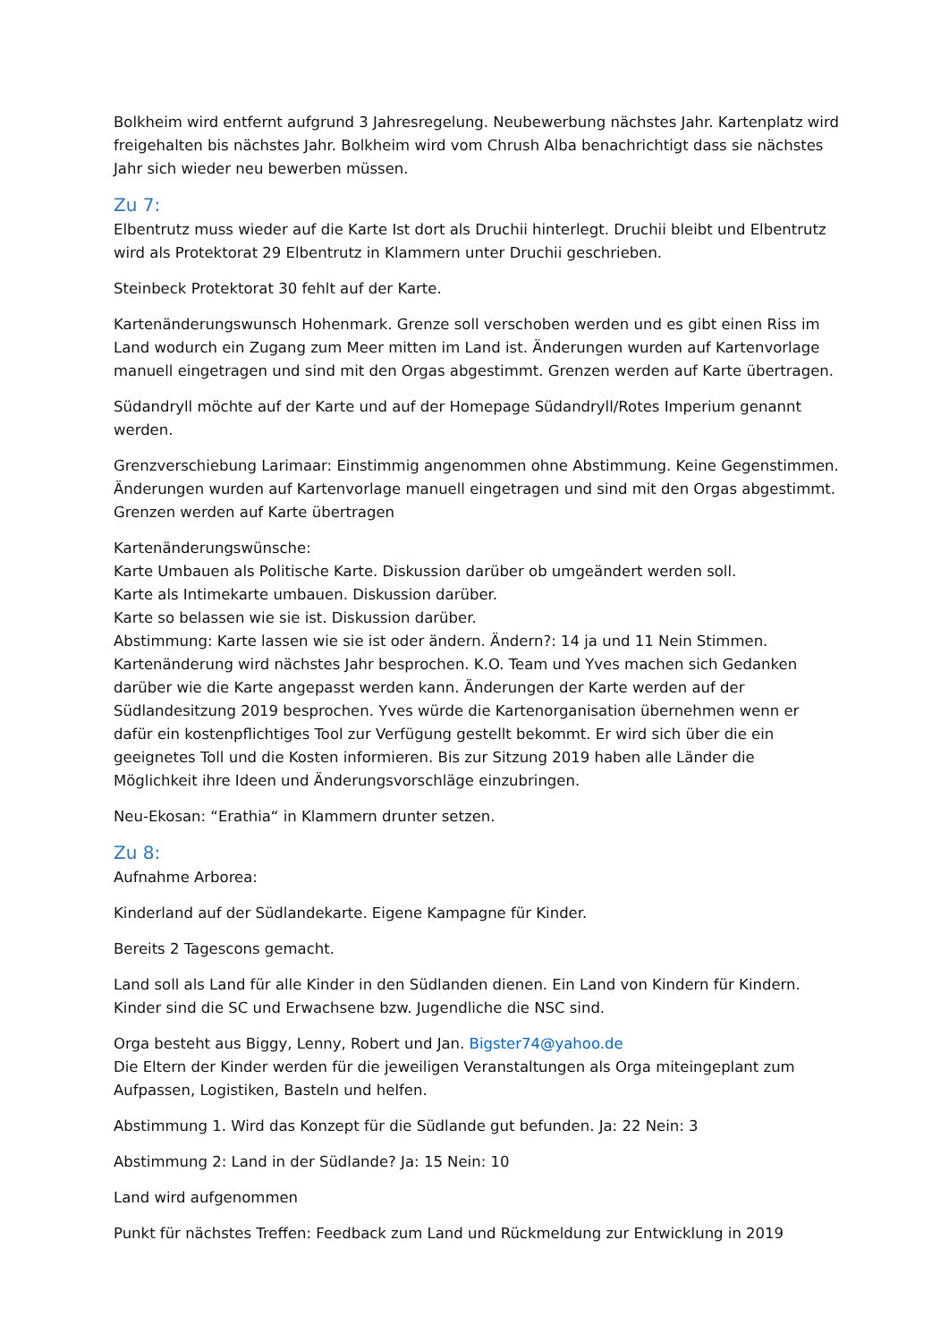Bolkheim wird entfernt aufgrund 3 Jahresregelung. Neubewerbung nächstes Jahr. Kartenplatz wird freigehalten bis nächstes Jahr. Bolkheim wird vom Chrush Alba benachrichtigt dass sie nächstes Jahr sich wieder neu bewerben müssen.
Zu 7:
Elbentrutz muss wieder auf die Karte Ist dort als Druchii hinterlegt. Druchii bleibt und Elbentrutz wird als Protektorat 29 Elbentrutz in Klammern unter Druchii geschrieben.
Steinbeck Protektorat 30 fehlt auf der Karte.
Kartenänderungswunsch Hohenmark. Grenze soll verschoben werden und es gibt einen Riss im Land wodurch ein Zugang zum Meer mitten im Land ist. Änderungen wurden auf Kartenvorlage manuell eingetragen und sind mit den Orgas abgestimmt. Grenzen werden auf Karte übertragen.
Südandryll möchte auf der Karte und auf der Homepage Südandryll/Rotes Imperium genannt werden.
Grenzverschiebung Larimaar: Einstimmig angenommen ohne Abstimmung. Keine Gegenstimmen.
Änderungen wurden auf Kartenvorlage manuell eingetragen und sind mit den Orgas abgestimmt.
Grenzen werden auf Karte übertragen
Kartenänderungswünsche:
Karte Umbauen als Politische Karte. Diskussion darüber ob umgeändert werden soll.
Karte als Intimekarte umbauen. Diskussion darüber.
Karte so belassen wie sie ist. Diskussion darüber.
Abstimmung: Karte lassen wie sie ist oder ändern. Ändern?: 14 ja und 11 Nein Stimmen.
Kartenänderung wird nächstes Jahr besprochen. K.O. Team und Yves machen sich Gedanken darüber wie die Karte angepasst werden kann. Änderungen der Karte werden auf der Südlandesitzung 2019 besprochen. Yves würde die Kartenorganisation übernehmen wenn er dafür ein kostenpflichtiges Tool zur Verfügung gestellt bekommt. Er wird sich über die ein geeignetes Toll und die Kosten informieren. Bis zur Sitzung 2019 haben alle Länder die Möglichkeit ihre Ideen und Änderungsvorschläge einzubringen.
Neu-Ekosan: “Erathia“ in Klammern drunter setzen.
Zu 8:
Aufnahme Arborea:
Kinderland auf der Südlandekarte. Eigene Kampagne für Kinder.
Bereits 2 Tagescons gemacht.
Land soll als Land für alle Kinder in den Südlanden dienen. Ein Land von Kindern für Kindern. Kinder sind die SC und Erwachsene bzw. Jugendliche die NSC sind.
Orga besteht aus Biggy, Lenny, Robert und Jan. Bigster74@yahoo.de
Die Eltern der Kinder werden für die jeweiligen Veranstaltungen als Orga miteingeplant zum Aufpassen, Logistiken, Basteln und helfen.
Abstimmung 1. Wird das Konzept für die Südlande gut befunden. Ja: 22 Nein: 3
Abstimmung 2: Land in der Südlande? Ja: 15 Nein: 10
Land wird aufgenommen
Punkt für nächstes Treffen: Feedback zum Land und Rückmeldung zur Entwicklung in 2019